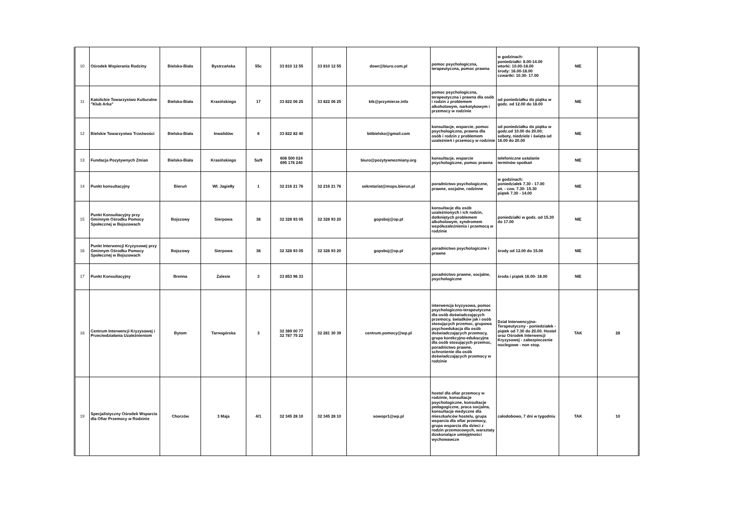| 10 | Ośrodek Wspierania Rodziny | Bielsko-Biała | Bystrzańska | 55c | 33 810 12 55 | 33 810 12 55 | dowr@biuro.com.pl | pomoc psychologiczna, terapeutyczna, pomoc prawna | w godzinach: poniedziałki: 8.00-14.00 wtorki: 10.00-18.00 środy: 16.00-18.00 czwartki: 10.30- 17.00 | NIE | |
| 11 | Katolickie Towarzystwo Kulturalne "Klub Arka" | Bielsko-Biała | Krasińskiego | 17 | 33 822 06 25 | 33 822 06 25 | ktk@przymierze.info | pomoc psychologiczna, terapeutyczna i prawna dla osób i rodzin z problemem alkoholowym, narkotykowym i przemocy w rodzinie | od poniedziałku do piątku w godz. od 12.00 do 18.00 | NIE | |
| 12 | Bielskie Towarzystwo Trzeźwości | Bielsko-Biała | Inwalidów | 6 | 33 822 82 40 | | bttbielsko@gmail.com | konsultacje, wsparcie, pomoc psychologiczna, prawna dla osób i rodzin z problemem uzależnień i przemocy w rodzinie | od poniedziałku do piątku w godz.od 10.00 do 20.00; soboty, niedziele i święta od 16.00 do 20.00 | NIE | |
| 13 | Fundacja Pozytywnych Zmian | Bielsko-Biała | Krasińskiego | 5a/9 | 608 500 024 695 176 240 | | biuro@pozytywnezmiany.org | konsultacje, wsparcie psychologiczne, pomoc prawna | telefoniczne ustalanie terminów spotkań | NIE | |
| 14 | Punkt konsultacyjny | Bieruń | Wł. Jagiełły | 1 | 32 216 21 76 | 32 216 21 76 | sekretariat@mops.bierun.pl | poradnictwo psychologiczne, prawne, socjalne, rodzinne | w godzinach: poniedziałek 7.30 - 17.00 wt. - czw. 7.30- 15.30 piątek 7.30 - 14.00 | NIE | |
| 15 | Punkt Konsultacyjny przy Gminnym Ośrodku Pomocy Społecznej w Bojszowach | Bojszowy | Sierpowa | 38 | 32 328 93 05 | 32 328 93 20 | gopsboj@op.pl | konsultacje dla osób uzależnionych i ich rodzin, dotkniętych problemem alkoholowym, syndromem współuzależnienia i przemocą w rodzinie | poniedziałki w godz. od 15.30 do 17.00 | NIE | |
| 16 | Punkt Interwencji Kryzysowej przy Gminnym Ośrodku Pomocy Społecznej w Bojszowach | Bojszowy | Sierpowa | 38 | 32 328 93 05 | 32 328 93 20 | gopsboj@op.pl | poradnictwo psychologiczne i prawne | środy od 12.00 do 15.00 | NIE | |
| 17 | Punkt Konsultacyjny | Brenna | Zalesie | 3 | 33 853 96 33 | | | poradnictwo prawne, socjalne, psychologiczne | środa i piątek 16.00- 18.00 | NIE | |
| 18 | Centrum Interwencji Kryzysowej i Przeciwdziałania Uzależnieniom | Bytom | Tarnogórska | 3 | 32 389 00 77 32 787 75 22 | 32 281 30 39 | centrum.pomocy@wp.pl | interwencja kryzysowa, pomoc psychologiczno-terapeutyczna dla osób doświadczających przemocy, świadków jak i osób stosujących przemoc, grupowa psychoedukacja dla osób doświadczających przemocy, grupa korekcyjno-edukacyjna dla osób stosujących przemoc, poradnictwo prawne, schronienie dla osób doświadczających przemocy w rodzinie | Dział Interwencyjno-Terapeutyczny - poniedziałek - piątek od 7.30 do 20.00. Hostel oraz Ośrodek Interwencji Kryzysowej - zabezpieczenie noclegowe - non stop. | TAK | 28 |
| 19 | Specjalistyczny Ośrodek Wsparcia dla Ofiar Przemocy w Rodzinie | Chorzów | 3 Maja | 4/1 | 32 345 28 10 | 32 345 28 10 | sowopr1@wp.pl | hostel dla ofiar przemocy w rodzinie, konsultacje psychologiczne, konsultacje pedagogiczne, praca socjalna, konsultacje medyczne dla mieszkańców hostelu, grupa wsparcia dla ofiar przemocy, grupa wsparcia dla dzieci z rodzin przemocowych, warsztaty doskonalące umiejętności wychowawcze | całodobowo, 7 dni w tygodniu | TAK | 10 |